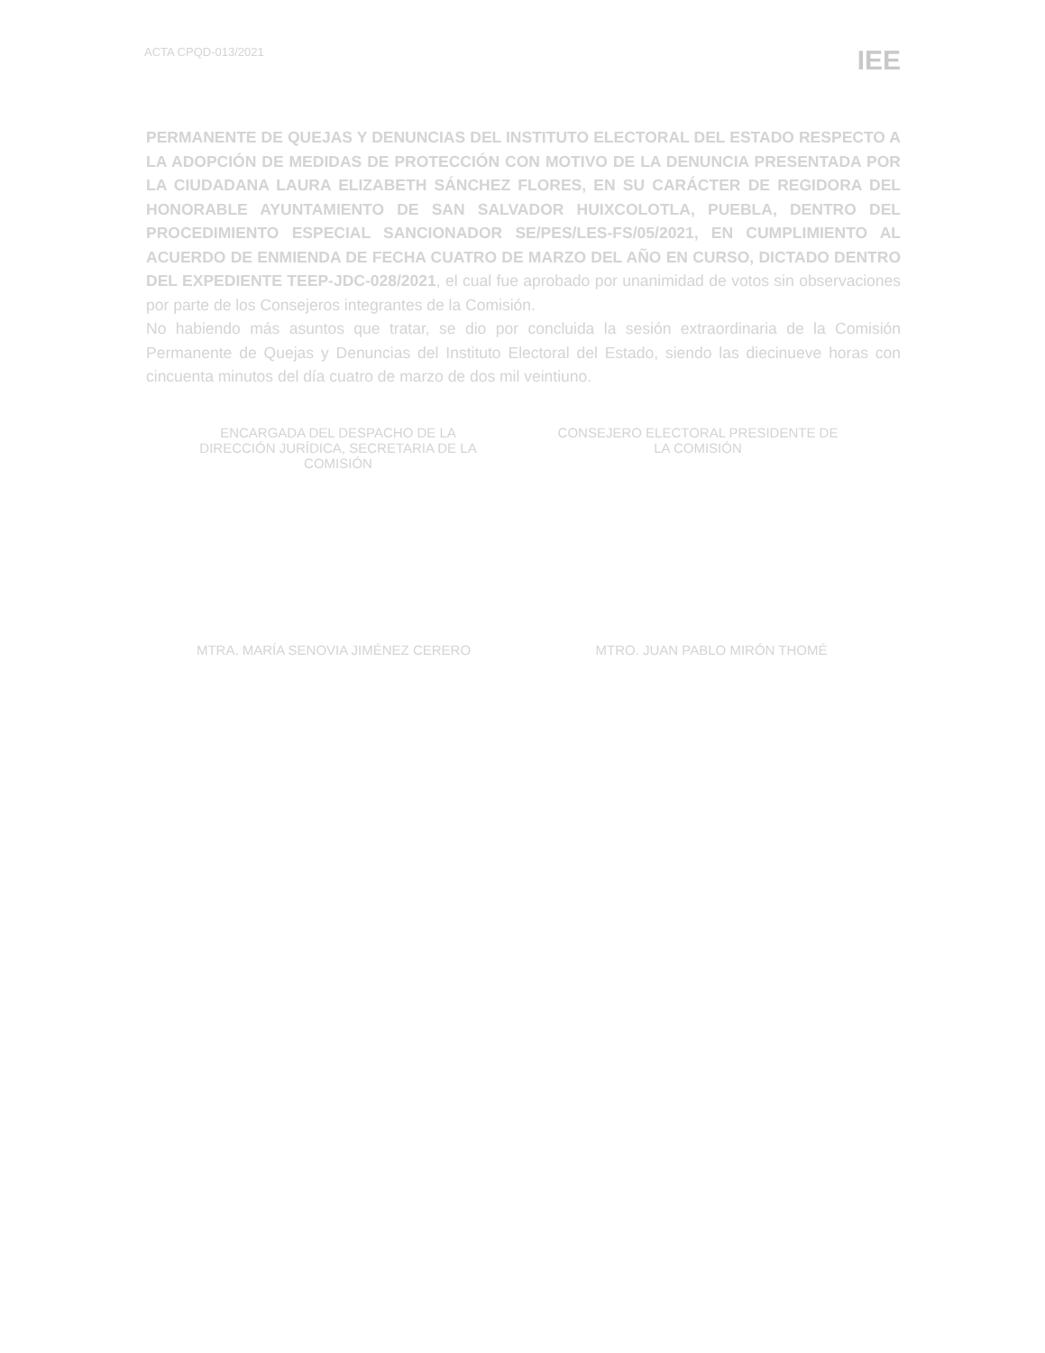ACTA CPQD-013/2021 IEE
PERMANENTE DE QUEJAS Y DENUNCIAS DEL INSTITUTO ELECTORAL DEL ESTADO RESPECTO A LA ADOPCIÓN DE MEDIDAS DE PROTECCIÓN CON MOTIVO DE LA DENUNCIA PRESENTADA POR LA CIUDADANA LAURA ELIZABETH SÁNCHEZ FLORES, EN SU CARÁCTER DE REGIDORA DEL HONORABLE AYUNTAMIENTO DE SAN SALVADOR HUIXCOLOTLA, PUEBLA, DENTRO DEL PROCEDIMIENTO ESPECIAL SANCIONADOR SE/PES/LES-FS/05/2021, EN CUMPLIMIENTO AL ACUERDO DE ENMIENDA DE FECHA CUATRO DE MARZO DEL AÑO EN CURSO, DICTADO DENTRO DEL EXPEDIENTE TEEP-JDC-028/2021, el cual fue aprobado por unanimidad de votos sin observaciones por parte de los Consejeros integrantes de la Comisión.
No habiendo más asuntos que tratar, se dio por concluida la sesión extraordinaria de la Comisión Permanente de Quejas y Denuncias del Instituto Electoral del Estado, siendo las diecinueve horas con cincuenta minutos del día cuatro de marzo de dos mil veintiuno.
ENCARGADA DEL DESPACHO DE LA DIRECCIÓN JURÍDICA, SECRETARIA DE LA COMISIÓN
CONSEJERO ELECTORAL PRESIDENTE DE LA COMISIÓN
MTRA. MARÍA SENOVIA JIMÉNEZ CERERO MTRO. JUAN PABLO MIRÓN THOMÉ